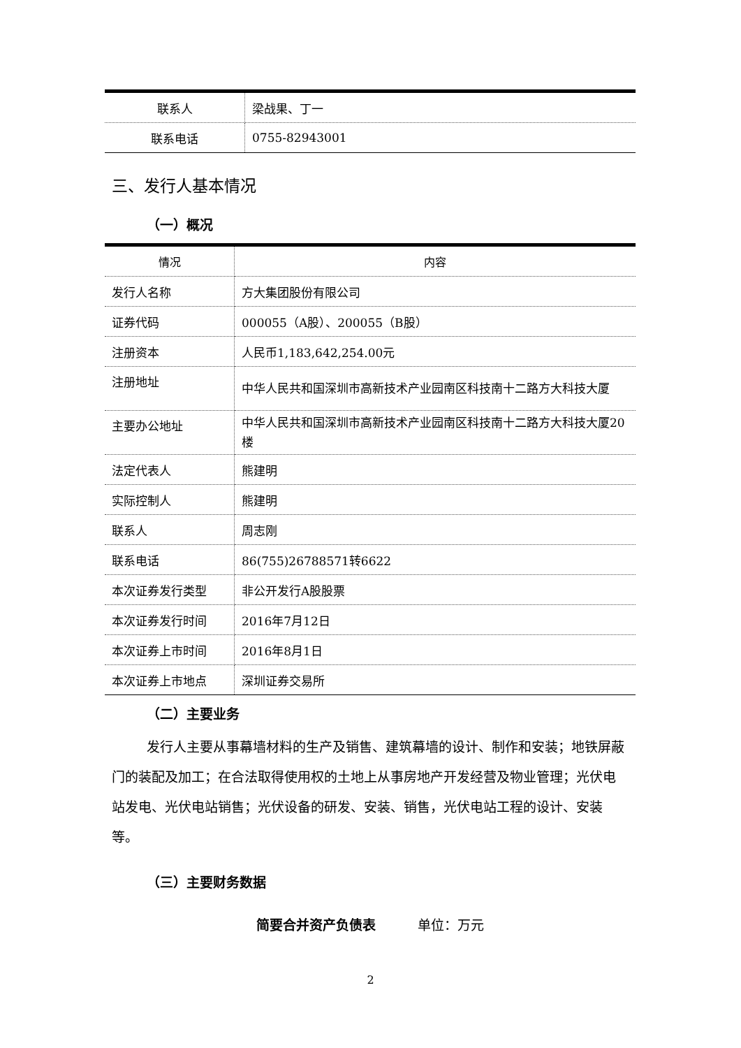| 联系人 | 梁战果、丁一 |
| 联系电话 | 0755-82943001 |
三、发行人基本情况
（一）概况
| 情况 | 内容 |
| --- | --- |
| 发行人名称 | 方大集团股份有限公司 |
| 证券代码 | 000055（A股）、200055（B股） |
| 注册资本 | 人民币1,183,642,254.00元 |
| 注册地址 | 中华人民共和国深圳市高新技术产业园南区科技南十二路方大科技大厦 |
| 主要办公地址 | 中华人民共和国深圳市高新技术产业园南区科技南十二路方大科技大厦20楼 |
| 法定代表人 | 熊建明 |
| 实际控制人 | 熊建明 |
| 联系人 | 周志刚 |
| 联系电话 | 86(755)26788571转6622 |
| 本次证券发行类型 | 非公开发行A股股票 |
| 本次证券发行时间 | 2016年7月12日 |
| 本次证券上市时间 | 2016年8月1日 |
| 本次证券上市地点 | 深圳证券交易所 |
（二）主要业务
发行人主要从事幕墙材料的生产及销售、建筑幕墙的设计、制作和安装；地铁屏蔽门的装配及加工；在合法取得使用权的土地上从事房地产开发经营及物业管理；光伏电站发电、光伏电站销售；光伏设备的研发、安装、销售，光伏电站工程的设计、安装等。
（三）主要财务数据
简要合并资产负债表 单位：万元
2